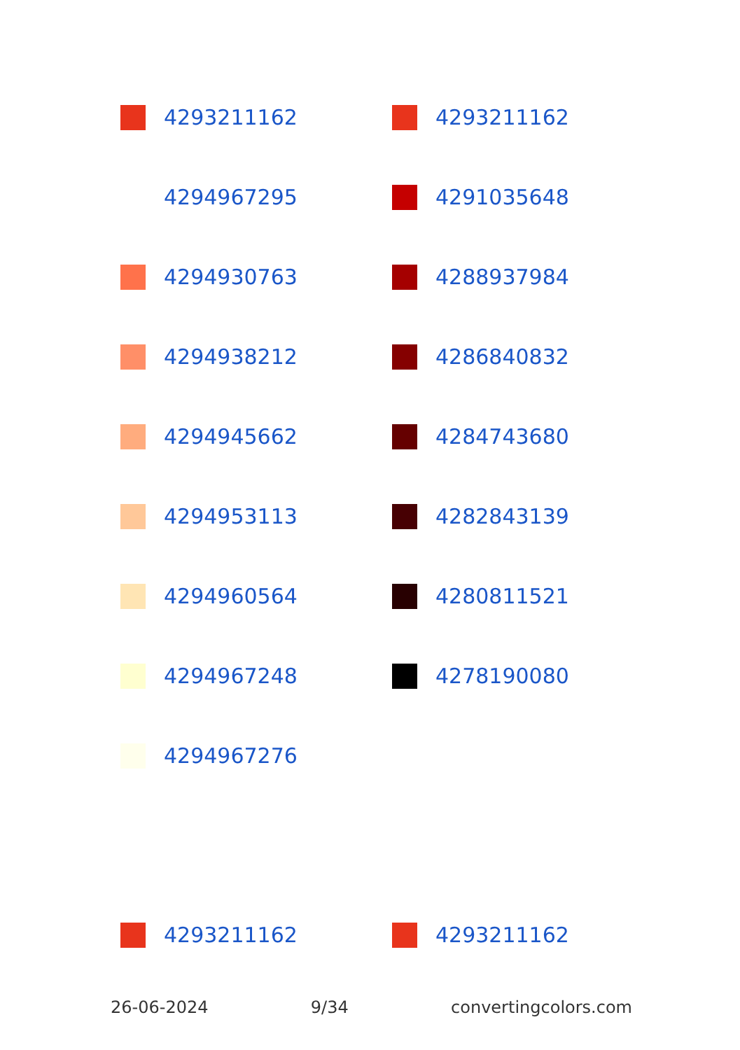4293211162
4293211162
4294967295
4291035648
4294930763
4288937984
4294938212
4286840832
4294945662
4284743680
4294953113
4282843139
4294960564
4280811521
4294967248
4278190080
4294967276
4293211162
4293211162
26-06-2024 9/34 convertingcolors.com